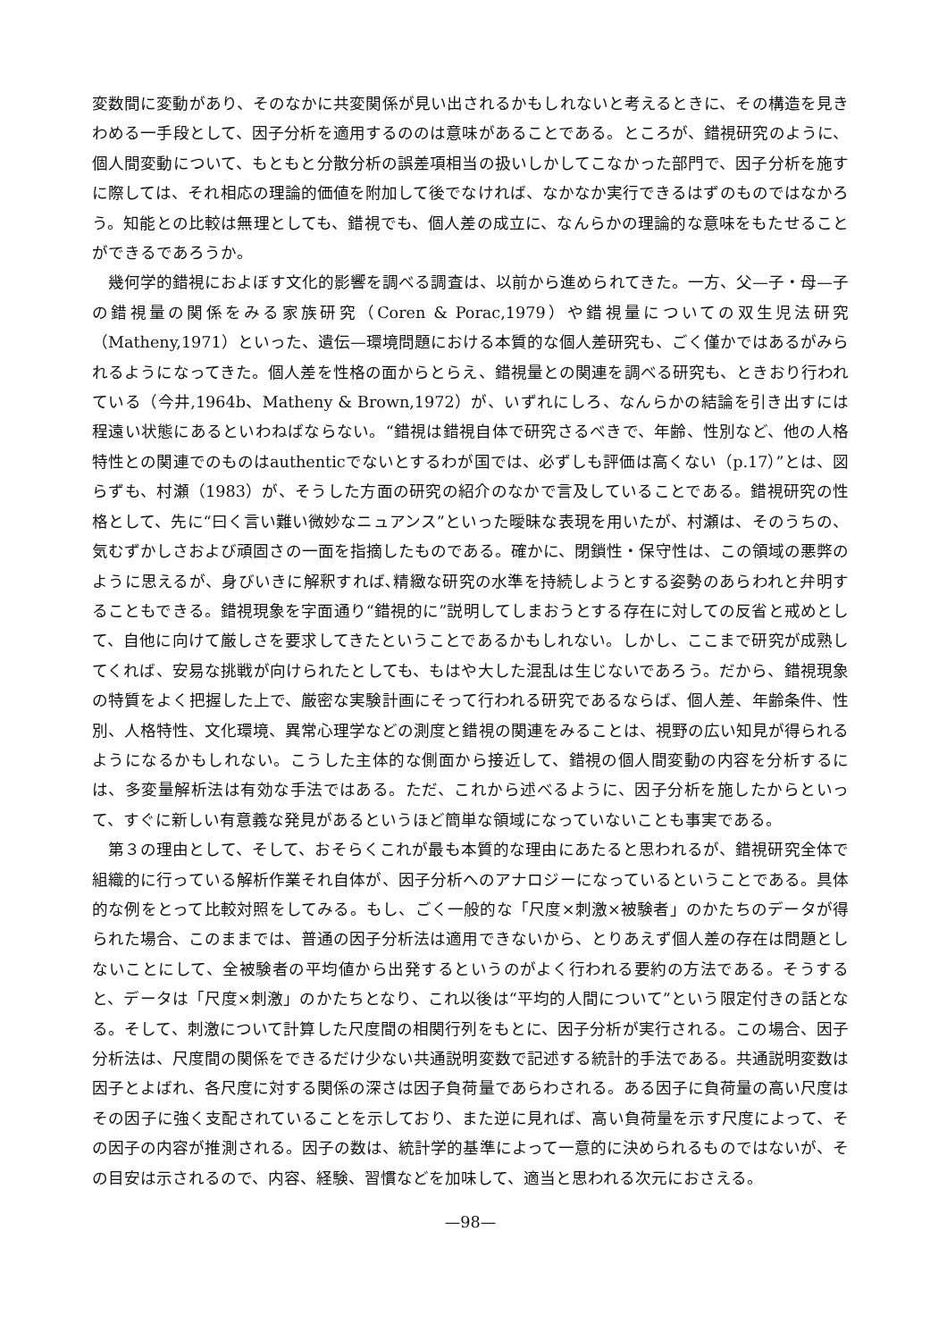変数間に変動があり、そのなかに共変関係が見い出されるかもしれないと考えるときに、その構造を見きわめる一手段として、因子分析を適用するののは意味があることである。ところが、錯視研究のように、個人間変動について、もともと分散分析の誤差項相当の扱いしかしてこなかった部門で、因子分析を施すに際しては、それ相応の理論的価値を附加して後でなければ、なかなか実行できるはずのものではなかろう。知能との比較は無理としても、錯視でも、個人差の成立に、なんらかの理論的な意味をもたせることができるであろうか。
幾何学的錯視におよぼす文化的影響を調べる調査は、以前から進められてきた。一方、父—子・母—子の錯視量の関係をみる家族研究（Coren & Porac,1979）や錯視量についての双生児法研究（Matheny,1971）といった、遺伝—環境問題における本質的な個人差研究も、ごく僅かではあるがみられるようになってきた。個人差を性格の面からとらえ、錯視量との関連を調べる研究も、ときおり行われている（今井,1964b、Matheny & Brown,1972）が、いずれにしろ、なんらかの結論を引き出すには程遠い状態にあるといわねばならない。“錯視は錯視自体で研究さるべきで、年齢、性別など、他の人格特性との関連でのものはauthenticでないとするわが国では、必ずしも評価は高くない（p.17）”とは、図らずも、村瀬（1983）が、そうした方面の研究の紹介のなかで言及していることである。錯視研究の性格として、先に“曰く言い難い微妙なニュアンス”といった曖昧な表現を用いたが、村瀬は、そのうちの、気むずかしさおよび頑固さの一面を指摘したものである。確かに、閉鎖性・保守性は、この領域の悪弊のように思えるが、身びいきに解釈すれば､精緻な研究の水準を持続しようとする姿勢のあらわれと弁明することもできる。錯視現象を字面通り“錯視的に”説明してしまおうとする存在に対しての反省と戒めとして、自他に向けて厳しさを要求してきたということであるかもしれない。しかし、ここまで研究が成熟してくれば、安易な挑戦が向けられたとしても、もはや大した混乱は生じないであろう。だから、錯視現象の特質をよく把握した上で、厳密な実験計画にそって行われる研究であるならば、個人差、年齢条件、性別、人格特性、文化環境、異常心理学などの測度と錯視の関連をみることは、視野の広い知見が得られるようになるかもしれない。こうした主体的な側面から接近して、錯視の個人間変動の内容を分析するには、多変量解析法は有効な手法ではある。ただ、これから述べるように、因子分析を施したからといって、すぐに新しい有意義な発見があるというほど簡単な領域になっていないことも事実である。
第３の理由として、そして、おそらくこれが最も本質的な理由にあたると思われるが、錯視研究全体で組織的に行っている解析作業それ自体が、因子分析へのアナロジーになっているということである。具体的な例をとって比較対照をしてみる。もし、ごく一般的な「尺度×刺激×被験者」のかたちのデータが得られた場合、このままでは、普通の因子分析法は適用できないから、とりあえず個人差の存在は問題としないことにして、全被験者の平均値から出発するというのがよく行われる要約の方法である。そうすると、データは「尺度×刺激」のかたちとなり、これ以後は“平均的人間について”という限定付きの話となる。そして、刺激について計算した尺度間の相関行列をもとに、因子分析が実行される。この場合、因子分析法は、尺度間の関係をできるだけ少ない共通説明変数で記述する統計的手法である。共通説明変数は因子とよばれ、各尺度に対する関係の深さは因子負荷量であらわされる。ある因子に負荷量の高い尺度はその因子に強く支配されていることを示しており、また逆に見れば、高い負荷量を示す尺度によって、その因子の内容が推測される。因子の数は、統計学的基準によって一意的に決められるものではないが、その目安は示されるので、内容、経験、習慣などを加味して、適当と思われる次元におさえる。
—98—